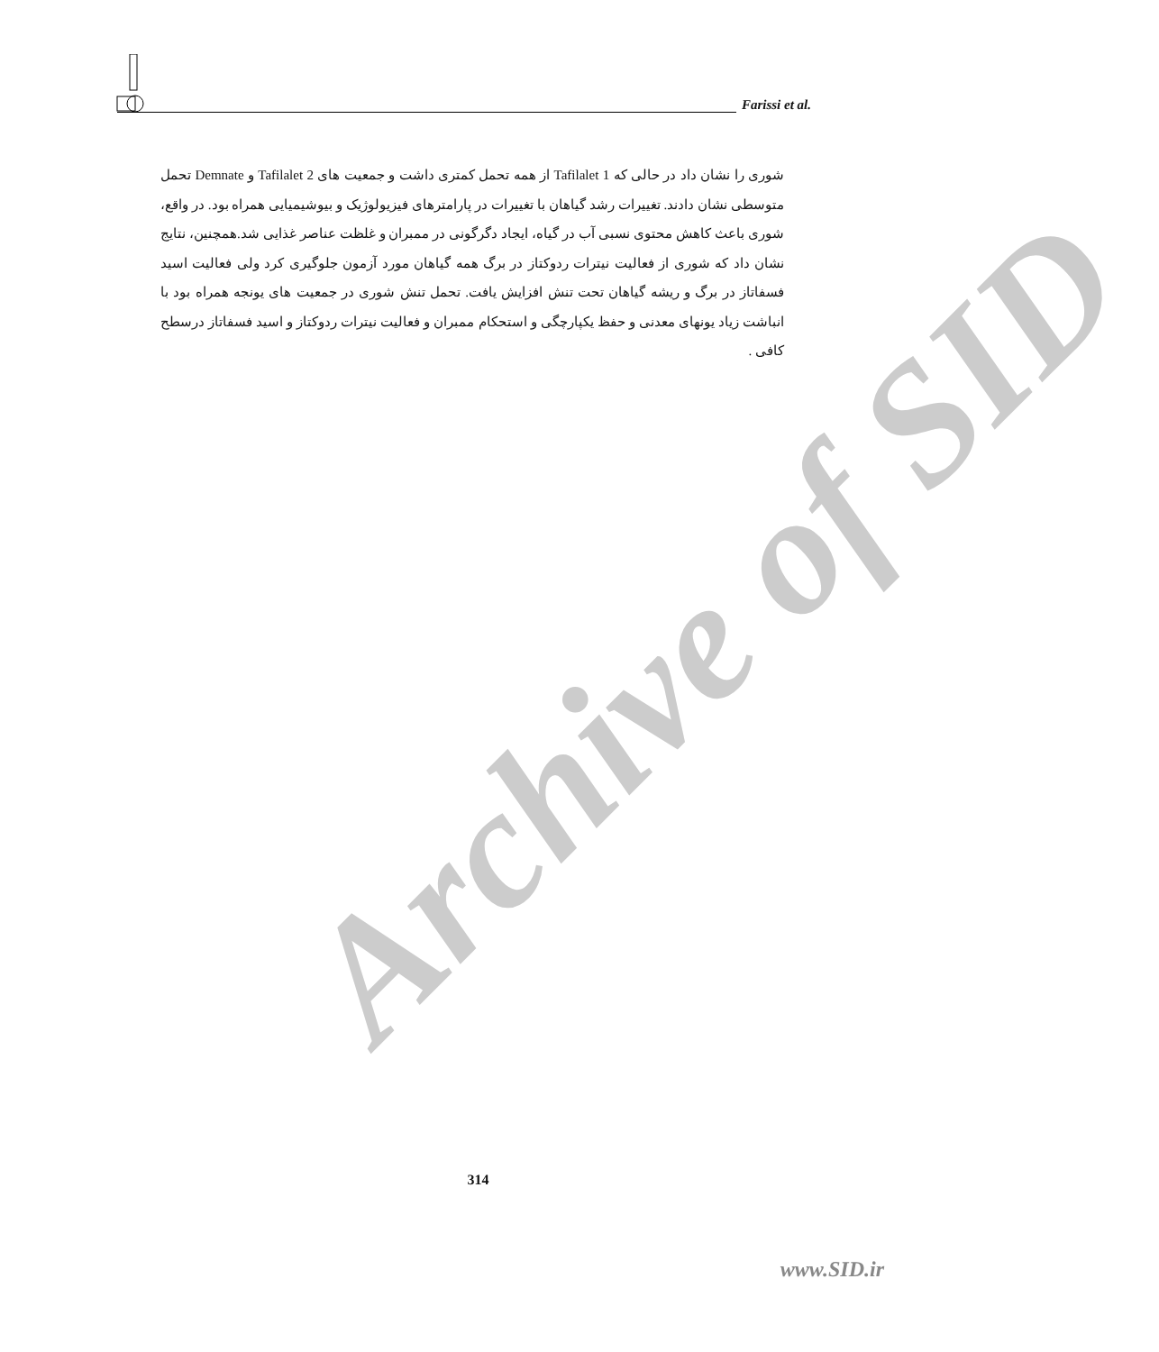Archive of SID
Farissi et al.
شوری را نشان داد در حالی که Tafilalet 1 از همه تحمل کمتری داشت و جمعیت های Tafilalet 2 و Demnate تحمل متوسطی نشان دادند. تغییرات رشد گیاهان با تغییرات در پارامترهای فیزیولوژیک و بیوشیمیایی همراه بود. در واقع، شوری باعث کاهش محتوی نسبی آب در گیاه، ایجاد دگرگونی در ممبران و غلظت عناصر غذایی شد.همچنین، نتایج نشان داد که شوری از فعالیت نیترات ردوکتاز در برگ همه گیاهان مورد آزمون جلوگیری کرد ولی فعالیت اسید فسفاتاز در برگ و ریشه گیاهان تحت تنش افزایش یافت. تحمل تنش شوری در جمعیت های یونجه همراه بود با انباشت زیاد یونهای معدنی و حفظ یکپارچگی و استحکام ممبران و فعالیت نیترات ردوکتاز و اسید فسفاتاز درسطح کافی .
314
www.SID.ir